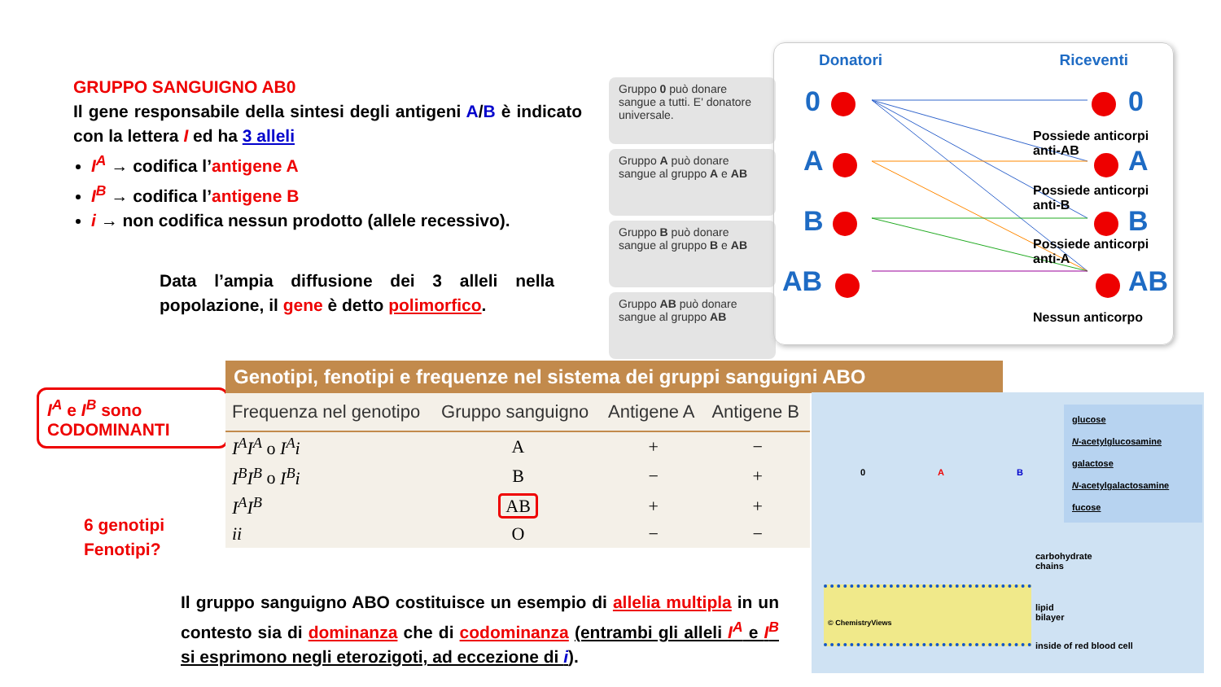GRUPPO SANGUIGNO AB0
Il gene responsabile della sintesi degli antigeni A/B è indicato con la lettera I ed ha 3 alleli
I<sup>A</sup> → codifica l’antigene A
I<sup>B</sup> → codifica l’antigene B
i → non codifica nessun prodotto (allele recessivo).
Data l’ampia diffusione dei 3 alleli nella popolazione, il gene è detto polimorfico.
Gruppo 0 può donare sangue a tutti. E' donatore universale.
Gruppo A può donare sangue al gruppo A e AB
Gruppo B può donare sangue al gruppo B e AB
Gruppo AB può donare sangue al gruppo AB
Donatori Riceventi
0
A
B
AB
0
A
B
AB
Possiede anticorpi anti-AB
Possiede anticorpi anti-B
Possiede anticorpi anti-A
Nessun anticorpo
I<sup>A</sup> e I<sup>B</sup> sono CODOMINANTI
6 genotipi
Fenotipi?
Genotipi, fenotipi e frequenze nel sistema dei gruppi sanguigni ABO
| Frequenza nel genotipo | Gruppo sanguigno | Antigene A | Antigene B |
| --- | --- | --- | --- |
| I<sup>A</sup>I<sup>A</sup> o I<sup>A</sup>i | A | + | − |
| I<sup>B</sup>I<sup>B</sup> o I<sup>B</sup>i | B | − | + |
| I<sup>A</sup>I<sup>B</sup> | AB | + | + |
| ii | O | − | − |
glucose
N-acetylglucosamine
galactose
N-acetylgalactosamine
fucose
0 A B
© ChemistryViews
carbohydrate
chains
lipid
bilayer
inside of red blood cell
Il gruppo sanguigno ABO costituisce un esempio di allelia multipla in un contesto sia di dominanza che di codominanza (entrambi gli alleli I<sup>A</sup> e I<sup>B</sup> si esprimono negli eterozigoti, ad eccezione di i).